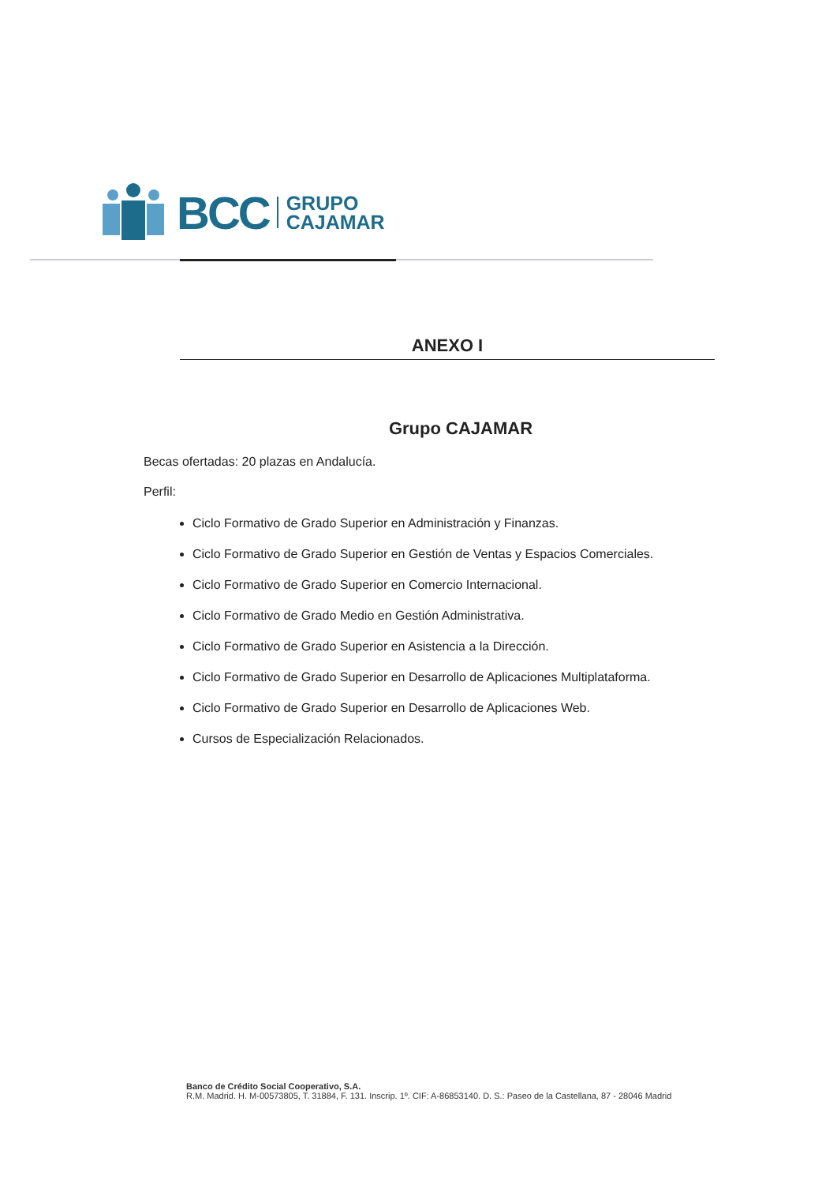BCC
GRUPO
CAJAMAR
ANEXO I
Grupo CAJAMAR
Becas ofertadas: 20 plazas en Andalucía.
Perfil:
Ciclo Formativo de Grado Superior en Administración y Finanzas.
Ciclo Formativo de Grado Superior en Gestión de Ventas y Espacios Comerciales.
Ciclo Formativo de Grado Superior en Comercio Internacional.
Ciclo Formativo de Grado Medio en Gestión Administrativa.
Ciclo Formativo de Grado Superior en Asistencia a la Dirección.
Ciclo Formativo de Grado Superior en Desarrollo de Aplicaciones Multiplataforma.
Ciclo Formativo de Grado Superior en Desarrollo de Aplicaciones Web.
Cursos de Especialización Relacionados.
Banco de Crédito Social Cooperativo, S.A.
R.M. Madrid. H. M-00573805, T. 31884, F. 131. Inscrip. 1º. CIF: A-86853140. D. S.: Paseo de la Castellana, 87 - 28046 Madrid